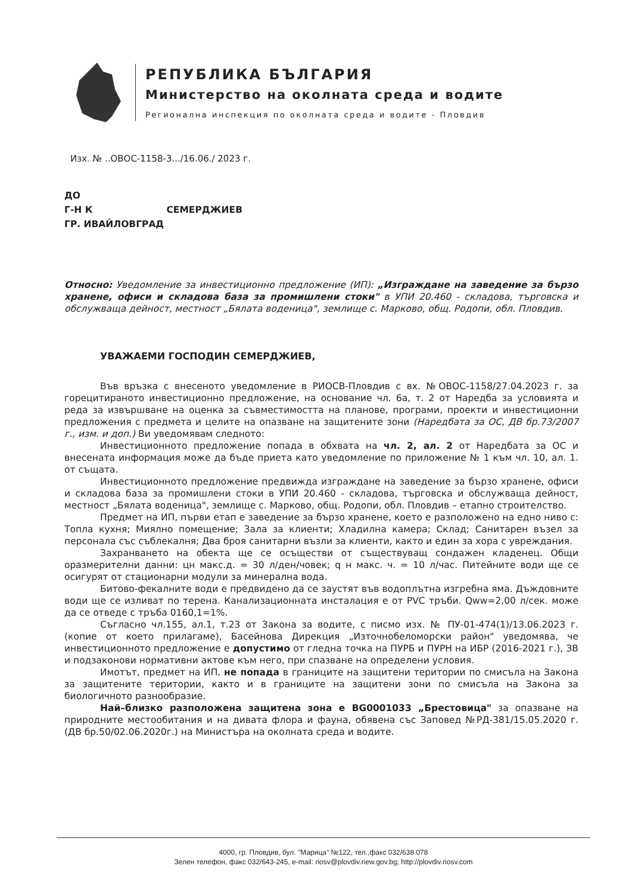РЕПУБЛИКА БЪЛГАРИЯ
Министерство на околната среда и водите
Регионална инспекция по околната среда и водите - Пловдив
Изх. № ..ОВОС-1158-3.../16.06./ 2023 г.
ДО
Г-Н К СЕМЕРДЖИЕВ
ГР. ИВАЙЛОВГРАД
Относно: Уведомление за инвестиционно предложение (ИП): „Изграждане на заведение за бързо хранене, офиси и складова база за промишлени стоки" в УПИ 20.460 - складова, търговска и обслужваща дейност, местност „Бялата воденица", землище с. Марково, общ. Родопи, обл. Пловдив.
УВАЖАЕМИ ГОСПОДИН СЕМЕРДЖИЕВ,
Във връзка с внесеното уведомление в РИОСВ-Пловдив с вх. №ОВОС-1158/27.04.2023 г. за горецитираното инвестиционно предложение, на основание чл. 6а, т. 2 от Наредба за условията и реда за извършване на оценка за съвместимостта на планове, програми, проекти и инвестиционни предложения с предмета и целите на опазване на защитените зони (Наредбата за ОС, ДВ бр.73/2007 г., изм. и доп.) Ви уведомявам следното:
Инвестиционното предложение попада в обхвата на чл. 2, ал. 2 от Наредбата за ОС и внесената информация може да бъде приета като уведомление по приложение № 1 към чл. 10, ал. 1. от същата.
Инвестиционното предложение предвижда изграждане на заведение за бързо хранене, офиси и складова база за промишлени стоки в УПИ 20.460 - складова, търговска и обслужваща дейност, местност „Бялата воденица", землище с. Марково, общ. Родопи, обл. Пловдив – етапно строителство.
Предмет на ИП, първи етап е заведение за бързо хранене, което е разположено на едно ниво с: Топла кухня; Миялно помещение; Зала за клиенти; Хладилна камера; Склад; Санитарен възел за персонала със съблекалня; Два броя санитарни възли за клиенти, както и един за хора с увреждания.
Захранването на обекта ще се осъществи от съществуващ сондажен кладенец. Общи оразмерителни данни: цн макс.д. = 30 л/ден/човек; q н макс. ч. = 10 л/час. Питейните води ще се осигурят от стационарни модули за минерална вода.
Битово-фекалните води е предвидено да се заустят във водоплътна изгребна яма. Дъждовните води ще се изливат по терена. Канализационната инсталация е от PVC тръби. Qww=2,00 л/сек. може да се отведе с тръба 0160,1=1%.
Съгласно чл.155, ал.1, т.23 от Закона за водите, с писмо изх. № ПУ-01-474(1)/13.06.2023 г. (копие от което прилагаме), Басейнова Дирекция „Източнобеломорски район" уведомява, че инвестиционното предложение е допустимо от гледна точка на ПУРБ и ПУРН на ИБР (2016-2021 г.), ЗВ и подзаконови нормативни актове към него, при спазване на определени условия.
Имотът, предмет на ИП, не попада в границите на защитени територии по смисъла на Закона за защитените територии, както и в границите на защитени зони по смисъла на Закона за биологичното разнообразие.
Най–близко разположена защитена зона е BG0001033 „Брестовица" за опазване на природните местообитания и на дивата флора и фауна, обявена със Заповед №РД-381/15.05.2020 г. (ДВ бр.50/02.06.2020г.) на Министъра на околната среда и водите.
4000, гр. Пловдив, бул. "Марица" №122, тел.,факс 032/638 078
Зелен телефон, факс 032/643-245, e-mail: riosv@plovdiv.riew.gov.bg; http://plovdiv.riosv.com